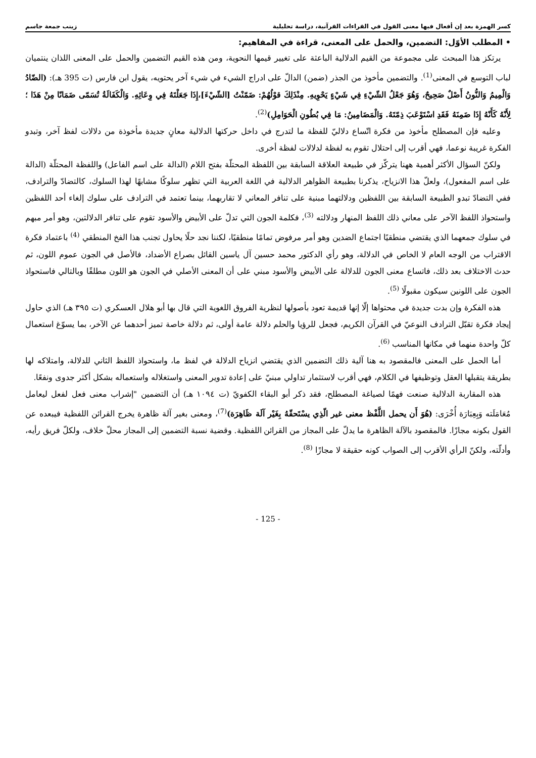كسر الهمزة بعد إن أفعال فيها معنى القول في القراءات القرآنية، دراسة تحليلية زينب جمعة جاسم
• المطلب الأوّل: التضمين، والحمل على المعنى، قراءة في المفاهيم:
يرتكز هذا المبحث على مجموعة من القيم الدلالية الباعثة على تغيير قيمها النحوية، ومن هذه القيم التضمين والحمل على المعنى اللذان ينتميان لباب التوسع في المعنى<sup>(1)</sup>. والتضمين مأخوذ من الجذر (ضمن) الدالّ على ادراج الشيء في شيء آخر يحتويه، يقول ابن فارس (ت 395 هـ): (الضّادُ وَالْمِيمُ وَالنُّونُ أَصْلٌ صَحِيحٌ، وَهُوَ جَعْلُ الشّيْءِ فِي شَيْءٍ يَحْوِيهِ. مِنْذَلِكَ قوْلُهُمْ: ضَمّنْتُ [الشّيْءَ]،إِذَا جَعَلْتَهُ فِي وِعَائِهِ. وَالْكَفَالَةُ تُسَمّى ضَمَانًا مِنْ هَذَا ؛ لِأَنّهُ كَأَنّهُ إِذَا ضَمِنَهُ فَقَدِ اسْتَوْعَبَ ذِمّتَهُ. وَالْمَضَامِينُ: مَا فِي بُطُونِ الْحَوَامِلِ)<sup>(2)</sup>.
وعليه فإن المصطلح مأخوذ من فكرة اتّساع دلاليّ للفظة ما لتدرج في داخل حركتها الدلالية معانٍ جديدة مأخوذة من دلالات لفظ آخر، وتبدو الفكرة غريبة نوعما، فهي أقرب إلى احتلال تقوم به لفظة لدلالات لفظة أخرى.
ولكنّ السؤال الأكثر أهمية ههنا يتركّز في طبيعة العلاقة السابقة بين اللفظة المحتلّة بفتح اللام (الدالة على اسم الفاعل) واللفظة المحتلّة (الدالة على اسم المفعول)، ولعلّ هذا الانزياح، يذكرنا بطبيعة الظواهر الدلالية في اللغة العربية التي تظهر سلوكًا مشابهًا لهذا السلوك، كالتضادّ والترادف، ففي التضادّ تبدو الطبيعة السابقة بين اللفظين ودلالتهما مبنية على تنافر المعاني لا تقاربهما، بينما تعتمد في الترادف على سلوك إلغاء أحد اللفظين واستحواذ اللفظ الآخر على معاني ذلك اللفظ المنهار ودلالته <sup>(3)</sup>، فكلمة الجون التي تدلّ على الأبيض والأسود تقوم على تنافر الدلالتين، وهو أمر مبهم في سلوك جمعهما الذي يقتضي منطقيًا اجتماع الضدين وهو أمر مرفوض تمامًا منطقيًا، لكننا نجد حلًا يحاول تجنب هذا الفخ المنطقي <sup>(4)</sup> باعتماد فكرة الاقتراب من الوجه العام لا الخاص في الدلالة، وهو رأي الدكتور محمد حسين آل ياسين القائل بصراع الأضداد، فالأصل في الجون عموم اللون، ثم حدث الاختلاف بعد ذلك، فاتساع معنى الجون للدلالة على الأبيض والأسود مبني على أن المعنى الأصلي في الجون هو اللون مطلقًا وبالتالي فاستحواذ الجون على اللونين سيكون مقبولًا <sup>(5)</sup>.
هذه الفكرة وإن بدت جديدة في محتواها إلّا إنها قديمة تعود بأصولها لنظرية الفروق اللغوية التي قال بها أبو هلال العسكري (ت ٣٩٥ هـ) الذي حاول إيجاد فكرة تقبّل الترادف النوعيّ في القرآن الكريم، فجعل للرؤيا والحلم دلالة عامة أولى، ثم دلالة خاصة تميز أحدهما عن الآخر، بما يسوّغ استعمال كلّ واحدة منهما في مكانها المناسب <sup>(6)</sup>.
أما الحمل على المعنى فالمقصود به هنا آلية ذلك التضمين الذي يقتضي انزياح الدلالة في لفظ ما، واستحواذ اللفظ الثاني للدلالة، وامتلاكه لها بطريقة يتقبلها العقل وتوظيفها في الكلام، فهي أقرب لاستثمار تداولي مبنيّ على إعادة تدوير المعنى واستغلاله واستعماله بشكل أكثر جدوى ونفعًا.
هذه المقاربة الدلالية صنعت فهمًا لصياغة المصطلح، فقد ذكر أبو البقاء الكفويّ (ت ١٠٩٤ هـ) أن التضمين "إشراب معنى فعل لفعل ليعامل مُعَامَلَته وَبِعِبَارَة أُخْرَى: (هُوَ أَن يحمل اللَّفْظ معنى غير الّذِي يسْتَحقّهُ بِغَيْر آلَة ظَاهِرَة)<sup>(7)</sup>، ومعنى بغير آلة ظاهرة يخرج القرائن اللفظية فيبعده عن القول بكونه مجازًا. فالمقصود بالآلة الظاهرة ما يدلّ على المجاز من القرائن اللفظية. وقضية نسبة التضمين إلى المجاز محلّ خلاف، ولكلّ فريق رأيه، وأدلّته، ولكنّ الرأي الأقرب إلى الصواب كونه حقيقة لا مجازًا <sup>(8)</sup>.
- 125 -